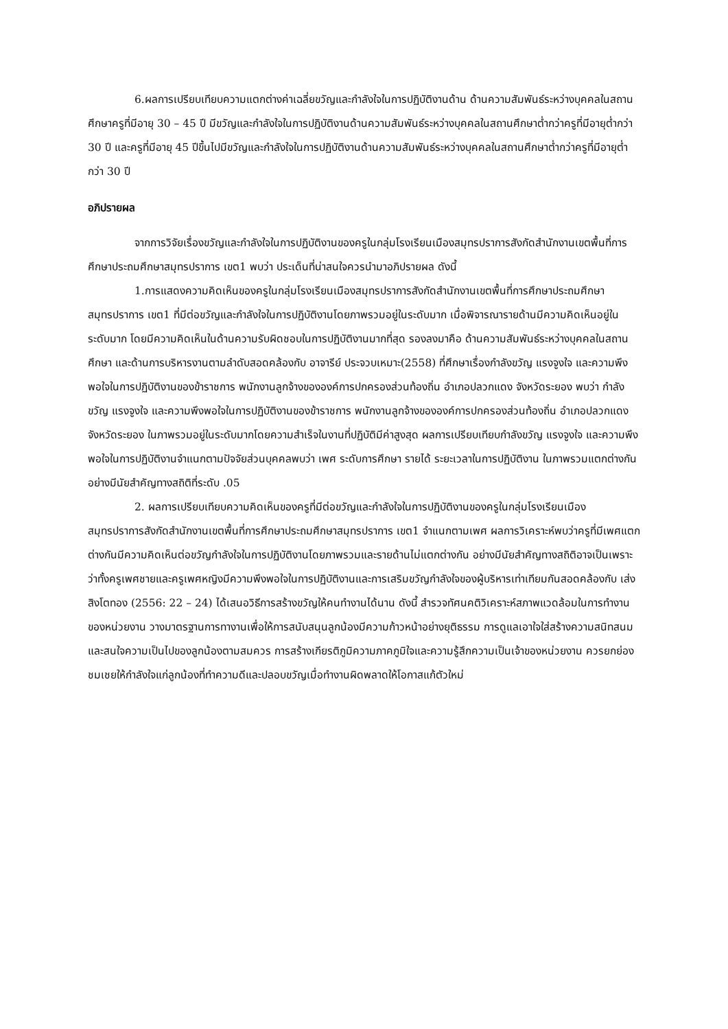6.ผลการเปรียบเทียบความแตกต่างค่าเฉลี่ยขวัญและกำลังใจในการปฏิบัติงานด้าน ด้านความสัมพันธ์ระหว่างบุคคลในสถานศึกษาครูที่มีอายุ 30 – 45 ปี มีขวัญและกำลังใจในการปฏิบัติงานด้านความสัมพันธ์ระหว่างบุคคลในสถานศึกษาต่ำกว่าครูที่มีอายุต่ำกว่า 30 ปี และครูที่มีอายุ 45 ปีขึ้นไปมีขวัญและกำลังใจในการปฏิบัติงานด้านความสัมพันธ์ระหว่างบุคคลในสถานศึกษาต่ำกว่าครูที่มีอายุต่ำกว่า 30 ปี
อภิปรายผล
จากการวิจัยเรื่องขวัญและกำลังใจในการปฏิบัติงานของครูในกลุ่มโรงเรียนเมืองสมุทรปราการสังกัดสำนักงานเขตพื้นที่การศึกษาประถมศึกษาสมุทรปราการ เขต1 พบว่า ประเด็นที่น่าสนใจควรนำมาอภิปรายผล ดังนี้
1.การแสดงความคิดเห็นของครูในกลุ่มโรงเรียนเมืองสมุทรปราการสังกัดสำนักงานเขตพื้นที่การศึกษาประถมศึกษาสมุทรปราการ เขต1 ที่มีต่อขวัญและกำลังใจในการปฏิบัติงานโดยภาพรวมอยู่ในระดับมาก เมื่อพิจารณารายด้านมีความคิดเห็นอยู่ในระดับมาก โดยมีความคิดเห็นในด้านความรับผิดชอบในการปฏิบัติงานมากที่สุด รองลงมาคือ ด้านความสัมพันธ์ระหว่างบุคคลในสถานศึกษา และด้านการบริหารงานตามลำดับสอดคล้องกับ อาจารีย์ ประจวบเหมาะ(2558) ที่ศึกษาเรื่องกำลังขวัญ แรงจูงใจ และความพึงพอใจในการปฏิบัติงานของข้าราชการ พนักงานลูกจ้างขององค์การปกครองส่วนท้องถิ่น อำเภอปลวกแดง จังหวัดระยอง พบว่า กำลังขวัญ แรงจูงใจ และความพึงพอใจในการปฏิบัติงานของข้าราชการ พนักงานลูกจ้างขององค์การปกครองส่วนท้องถิ่น อำเภอปลวกแดงจังหวัดระยอง ในภาพรวมอยู่ในระดับมากโดยความสำเร็จในงานที่ปฏิบัติมีค่าสูงสุด ผลการเปรียบเทียบกำลังขวัญ แรงจูงใจ และความพึงพอใจในการปฏิบัติงานจำแนกตามปัจจัยส่วนบุคคลพบว่า เพศ ระดับการศึกษา รายได้ ระยะเวลาในการปฏิบัติงาน ในภาพรวมแตกต่างกันอย่างมีนัยสำคัญทางสถิติที่ระดับ .05
2. ผลการเปรียบเทียบความคิดเห็นของครูที่มีต่อขวัญและกำลังใจในการปฏิบัติงานของครูในกลุ่มโรงเรียนเมืองสมุทรปราการสังกัดสำนักงานเขตพื้นที่การศึกษาประถมศึกษาสมุทรปราการ เขต1 จำแนกตามเพศ ผลการวิเคราะห์พบว่าครูที่มีเพศแตกต่างกันมีความคิดเห็นต่อขวัญกำลังใจในการปฏิบัติงานโดยภาพรวมและรายด้านไม่แตกต่างกัน อย่างมีนัยสำคัญทางสถิติอาจเป็นเพราะว่าทั้งครูเพศชายและครูเพศหญิงมีความพึงพอใจในการปฏิบัติงานและการเสริมขวัญกำลังใจของผู้บริหารเท่าเทียมกันสอดคล้องกับ เส่ง สิงโตทอง (2556: 22 – 24) ได้เสนอวิธีการสร้างขวัญให้คนทำงานได้นาน ดังนี้ สำรวจทัศนคติวิเคราะห์สภาพแวดล้อมในการทำงานของหน่วยงาน วางมาตรฐานการทางานเพื่อให้การสนับสนุนลูกน้องมีความก้าวหน้าอย่างยุติธรรม การดูแลเอาใจใส่สร้างความสนิทสนมและสนใจความเป็นไปของลูกน้องตามสมควร การสร้างเกียรติภูมิความภาคภูมิใจและความรู้สึกความเป็นเจ้าของหน่วยงาน ควรยกย่องชมเชยให้กำลังใจแก่ลูกน้องที่ทำความดีและปลอบขวัญเมื่อทำงานผิดพลาดให้โอกาสแก้ตัวใหม่